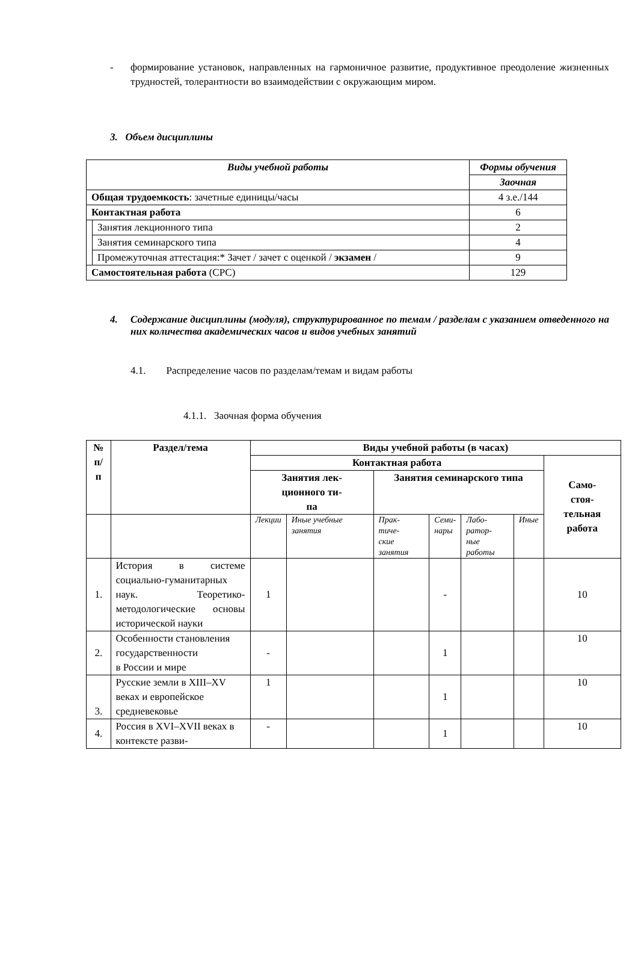- формирование установок, направленных на гармоничное развитие, продуктивное преодоление жизненных трудностей, толерантности во взаимодействии с окружающим миром.
3. Объем дисциплины
| Виды учебной работы | | Формы обучения |
| --- | --- | --- |
| | | Заочная |
| Общая трудоемкость : зачетные единицы/часы | | 4 з.е./144 |
| Контактная работа | | 6 |
| | Занятия лекционного типа | 2 |
| | Занятия семинарского типа | 4 |
| | Промежуточная аттестация:* Зачет / зачет с оценкой / экзамен / | 9 |
| Самостоятельная работа (СРС) | | 129 |
4. Содержание дисциплины (модуля), структурированное по темам / разделам с указанием отведенного на них количества академических часов и видов учебных занятий
4.1. Распределение часов по разделам/темам и видам работы
4.1.1. Заочная форма обучения
| № п/п | Раздел/тема | Виды учебной работы (в часах) | | | | | | |
| --- | --- | --- | --- | --- | --- | --- | --- | --- |
| | | Контактная работа | | | | | | Само- стоя- тельная работа |
| | | Занятия лек- ционного ти- па | | Занятия семинарского типа | | | | |
| | | Лекции | Иные учебные занятия | Прак- тиче- ские занятия | Семи- нары | Лабо- ратор- ные работы | Иные | |
| 1. | История в системе социально-гуманитарных наук. Теоретико-методологические основы исторической науки | 1 | | | - | | | 10 |
| 2. | Особенности становления государственности в России и мире | - | | | 1 | | | 10 |
| 3. | Русские земли в XIII–XV веках и европейское средневековье | 1 | | | 1 | | | 10 |
| 4. | Россия в XVI–XVII веках в контексте разви- | - | | | 1 | | | 10 |